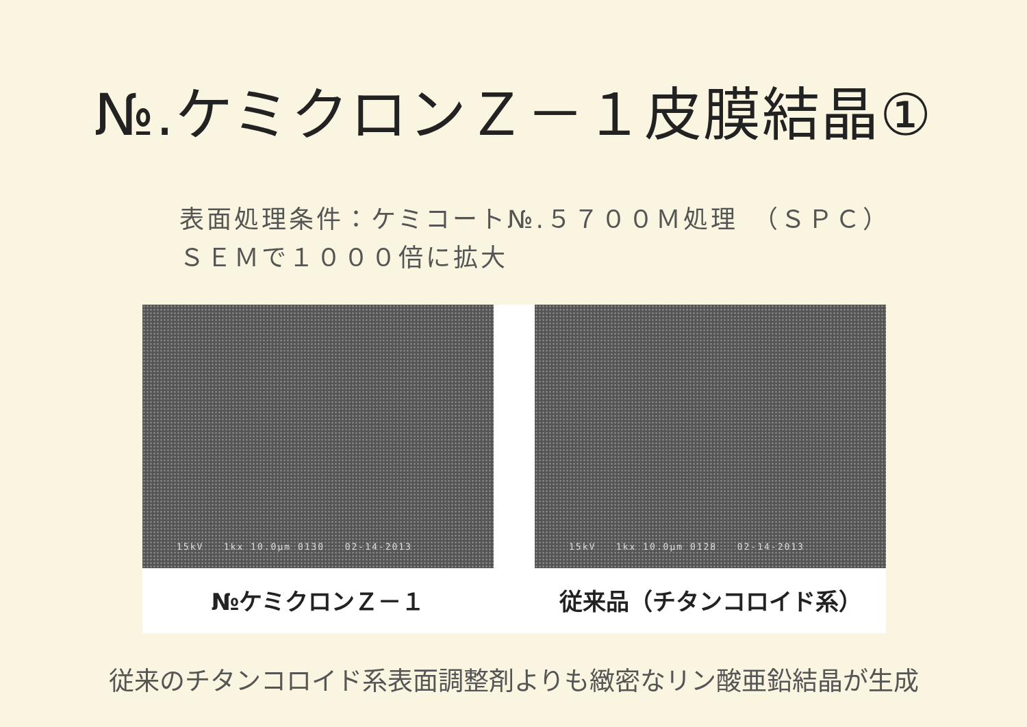№.ケミクロンＺ－１皮膜結晶①
表面処理条件：ケミコート№.５７００Ｍ処理　（ＳＰＣ）
ＳＥＭで１０００倍に拡大
15kV 1kx 10.0µm 0130 02-14-2013
№ケミクロンＺ－１
15kV 1kx 10.0µm 0128 02-14-2013
従来品（チタンコロイド系）
従来のチタンコロイド系表面調整剤よりも緻密なリン酸亜鉛結晶が生成